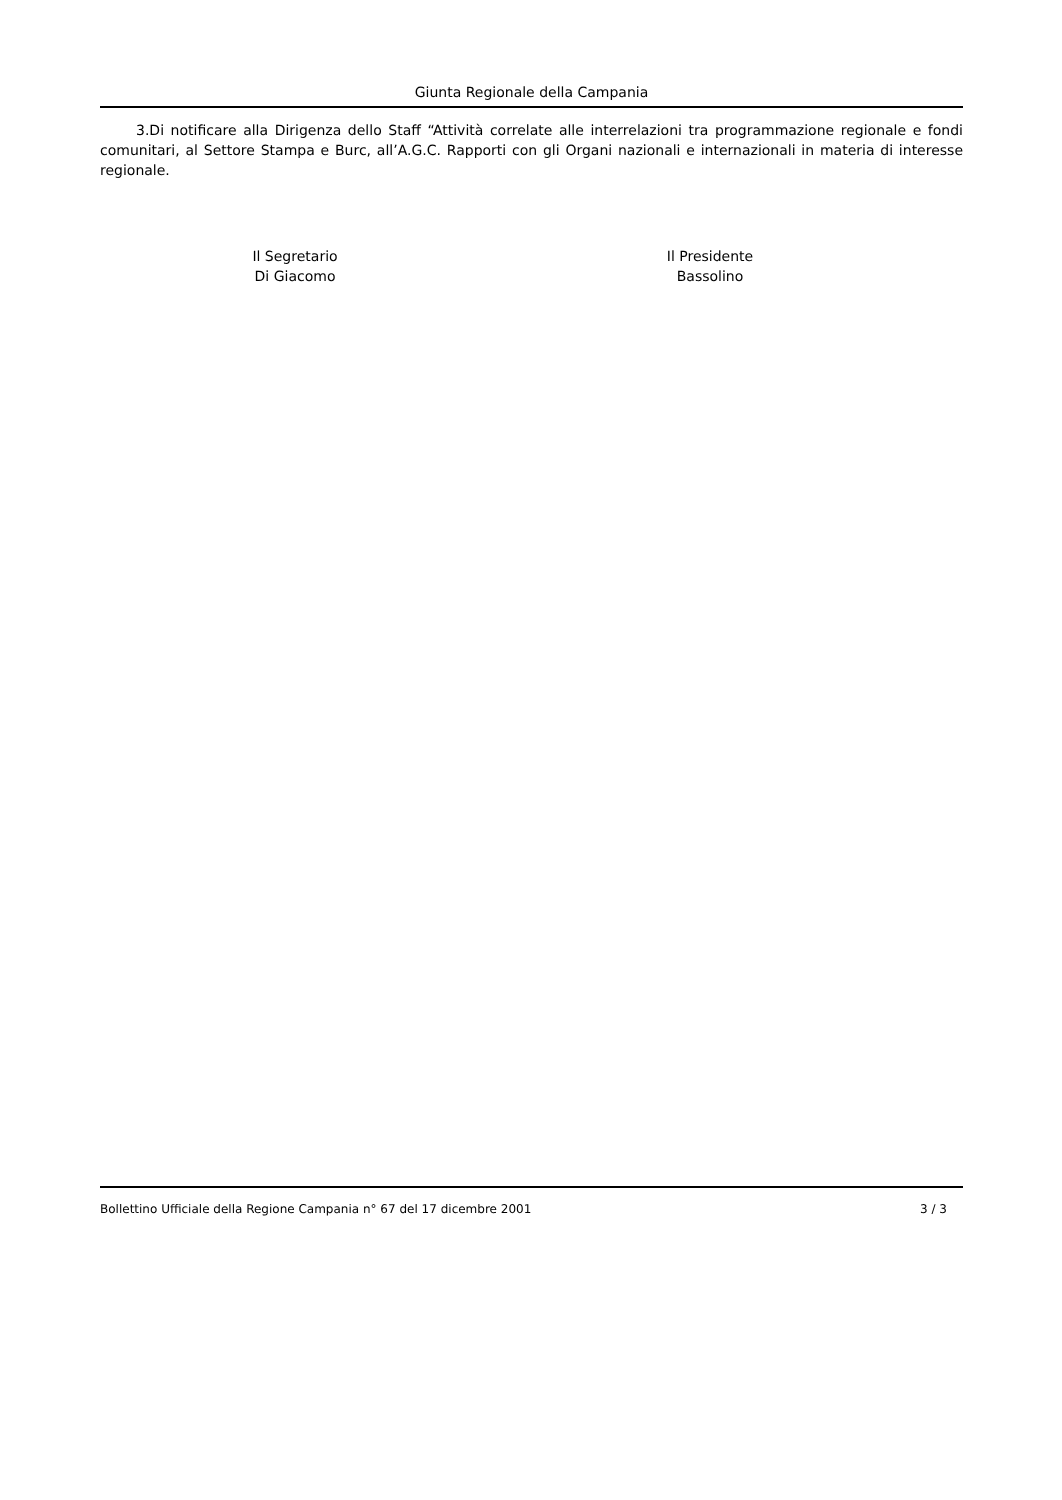Giunta Regionale della Campania
3.Di notificare alla Dirigenza dello Staff “Attività correlate alle interrelazioni tra programmazione regionale e fondi comunitari, al Settore Stampa e Burc, all’A.G.C. Rapporti con gli Organi nazionali e internazionali in materia di interesse regionale.
Il Segretario
Di Giacomo
Il Presidente
Bassolino
Bollettino Ufficiale della Regione Campania n° 67 del 17 dicembre 2001 3 / 3